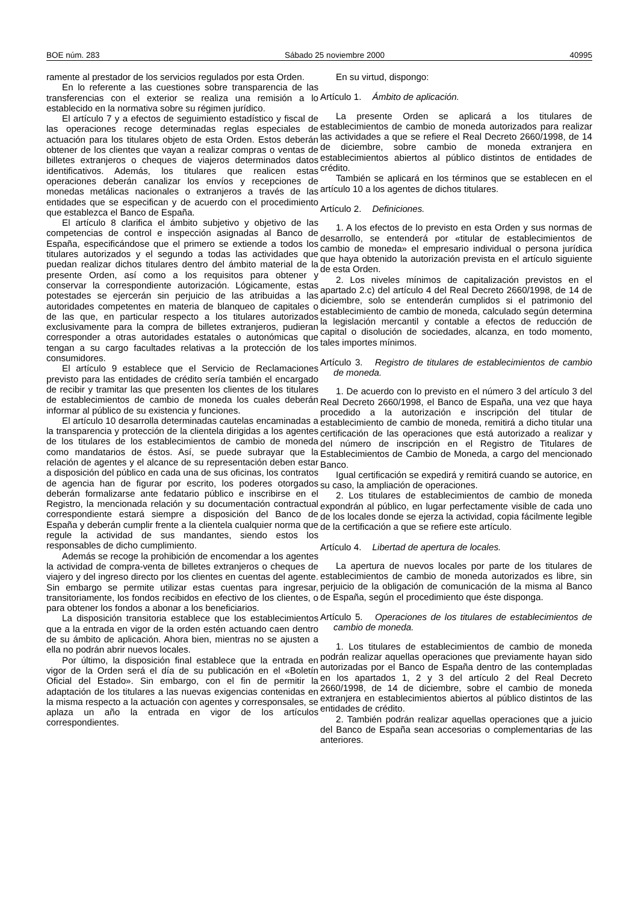BOE núm. 283 Sábado 25 noviembre 2000 40995
ramente al prestador de los servicios regulados por esta Orden.
En lo referente a las cuestiones sobre transparencia de las transferencias con el exterior se realiza una remisión a lo establecido en la normativa sobre su régimen jurídico.
El artículo 7 y a efectos de seguimiento estadístico y fiscal de las operaciones recoge determinadas reglas especiales de actuación para los titulares objeto de esta Orden. Estos deberán obtener de los clientes que vayan a realizar compras o ventas de billetes extranjeros o cheques de viajeros determinados datos identificativos. Además, los titulares que realicen estas operaciones deberán canalizar los envíos y recepciones de monedas metálicas nacionales o extranjeros a través de las entidades que se especifican y de acuerdo con el procedimiento que establezca el Banco de España.
El artículo 8 clarifica el ámbito subjetivo y objetivo de las competencias de control e inspección asignadas al Banco de España, especificándose que el primero se extiende a todos los titulares autorizados y el segundo a todas las actividades que puedan realizar dichos titulares dentro del ámbito material de la presente Orden, así como a los requisitos para obtener y conservar la correspondiente autorización. Lógicamente, estas potestades se ejercerán sin perjuicio de las atribuidas a las autoridades competentes en materia de blanqueo de capitales o de las que, en particular respecto a los titulares autorizados exclusivamente para la compra de billetes extranjeros, pudieran corresponder a otras autoridades estatales o autonómicas que tengan a su cargo facultades relativas a la protección de los consumidores.
El artículo 9 establece que el Servicio de Reclamaciones previsto para las entidades de crédito sería también el encargado de recibir y tramitar las que presenten los clientes de los titulares de establecimientos de cambio de moneda los cuales deberán informar al público de su existencia y funciones.
El artículo 10 desarrolla determinadas cautelas encaminadas a la transparencia y protección de la clientela dirigidas a los agentes de los titulares de los establecimientos de cambio de moneda como mandatarios de éstos. Así, se puede subrayar que la relación de agentes y el alcance de su representación deben estar a disposición del público en cada una de sus oficinas, los contratos de agencia han de figurar por escrito, los poderes otorgados deberán formalizarse ante fedatario público e inscribirse en el Registro, la mencionada relación y su documentación contractual correspondiente estará siempre a disposición del Banco de España y deberán cumplir frente a la clientela cualquier norma que regule la actividad de sus mandantes, siendo estos los responsables de dicho cumplimiento.
Además se recoge la prohibición de encomendar a los agentes la actividad de compra-venta de billetes extranjeros o cheques de viajero y del ingreso directo por los clientes en cuentas del agente. Sin embargo se permite utilizar estas cuentas para ingresar, transitoriamente, los fondos recibidos en efectivo de los clientes, o para obtener los fondos a abonar a los beneficiarios.
La disposición transitoria establece que los establecimientos que a la entrada en vigor de la orden estén actuando caen dentro de su ámbito de aplicación. Ahora bien, mientras no se ajusten a ella no podrán abrir nuevos locales.
Por último, la disposición final establece que la entrada en vigor de la Orden será el día de su publicación en el «Boletín Oficial del Estado». Sin embargo, con el fin de permitir la adaptación de los titulares a las nuevas exigencias contenidas en la misma respecto a la actuación con agentes y corresponsales, se aplaza un año la entrada en vigor de los artículos correspondientes.
En su virtud, dispongo:
Artículo 1. Ámbito de aplicación.
La presente Orden se aplicará a los titulares de establecimientos de cambio de moneda autorizados para realizar las actividades a que se refiere el Real Decreto 2660/1998, de 14 de diciembre, sobre cambio de moneda extranjera en establecimientos abiertos al público distintos de entidades de crédito.
También se aplicará en los términos que se establecen en el artículo 10 a los agentes de dichos titulares.
Artículo 2. Definiciones.
1. A los efectos de lo previsto en esta Orden y sus normas de desarrollo, se entenderá por «titular de establecimientos de cambio de moneda» el empresario individual o persona jurídica que haya obtenido la autorización prevista en el artículo siguiente de esta Orden.
2. Los niveles mínimos de capitalización previstos en el apartado 2.c) del artículo 4 del Real Decreto 2660/1998, de 14 de diciembre, solo se entenderán cumplidos si el patrimonio del establecimiento de cambio de moneda, calculado según determina la legislación mercantil y contable a efectos de reducción de capital o disolución de sociedades, alcanza, en todo momento, tales importes mínimos.
Artículo 3. Registro de titulares de establecimientos de cambio de moneda.
1. De acuerdo con lo previsto en el número 3 del artículo 3 del Real Decreto 2660/1998, el Banco de España, una vez que haya procedido a la autorización e inscripción del titular de establecimiento de cambio de moneda, remitirá a dicho titular una certificación de las operaciones que está autorizado a realizar y del número de inscripción en el Registro de Titulares de Establecimientos de Cambio de Moneda, a cargo del mencionado Banco.
Igual certificación se expedirá y remitirá cuando se autorice, en su caso, la ampliación de operaciones.
2. Los titulares de establecimientos de cambio de moneda expondrán al público, en lugar perfectamente visible de cada uno de los locales donde se ejerza la actividad, copia fácilmente legible de la certificación a que se refiere este artículo.
Artículo 4. Libertad de apertura de locales.
La apertura de nuevos locales por parte de los titulares de establecimientos de cambio de moneda autorizados es libre, sin perjuicio de la obligación de comunicación de la misma al Banco de España, según el procedimiento que éste disponga.
Artículo 5. Operaciones de los titulares de establecimientos de cambio de moneda.
1. Los titulares de establecimientos de cambio de moneda podrán realizar aquellas operaciones que previamente hayan sido autorizadas por el Banco de España dentro de las contempladas en los apartados 1, 2 y 3 del artículo 2 del Real Decreto 2660/1998, de 14 de diciembre, sobre el cambio de moneda extranjera en establecimientos abiertos al público distintos de las entidades de crédito.
2. También podrán realizar aquellas operaciones que a juicio del Banco de España sean accesorias o complementarias de las anteriores.